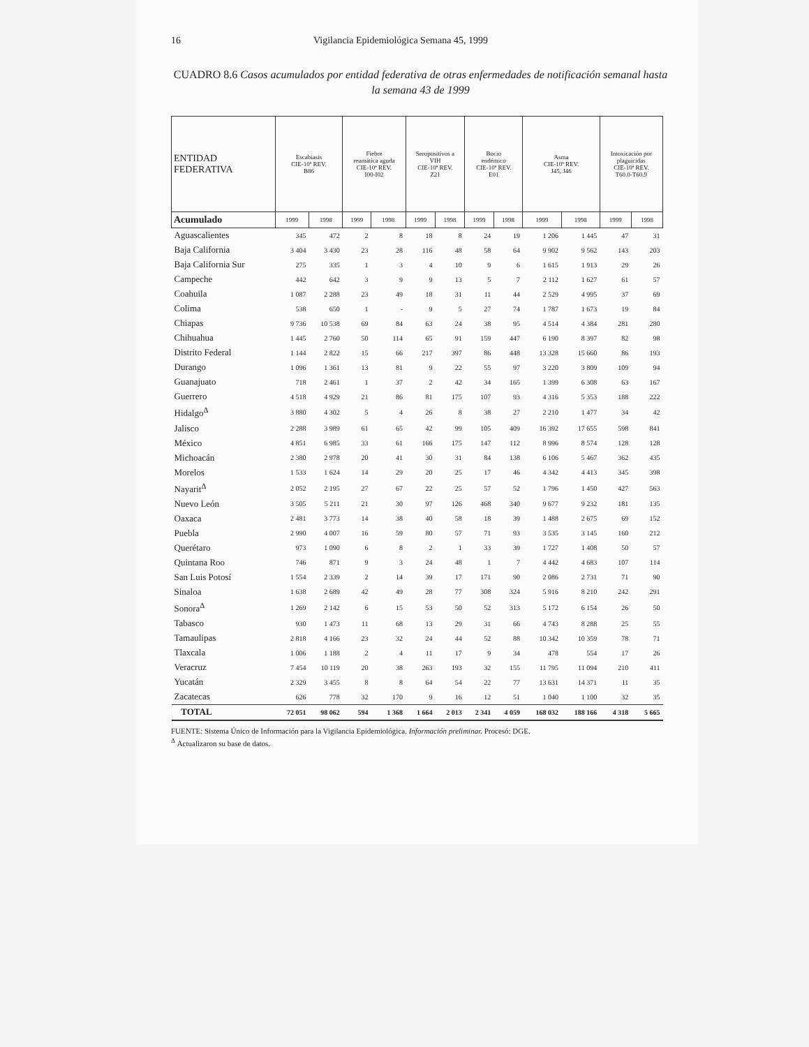16 Vigilancia Epidemiológica Semana 45, 1999
CUADRO 8.6 Casos acumulados por entidad federativa de otras enfermedades de notificación semanal hasta la semana 43 de 1999
| ENTIDAD FEDERATIVA | Escabiasis CIE-10ª REV. B86 | | Fiebre reumática aguda CIE-10ª REV. I00-I02 | | Seropositivos a VIH CIE-10ª REV. Z21 | | Bocio endémico CIE-10ª REV. E01 | | Asma CIE-10ª REV. J45, J46 | | Intoxicación por plaguicidas CIE-10ª REV. T60.0-T60.9 | |
| --- | --- | --- | --- | --- | --- | --- | --- | --- | --- | --- | --- | --- |
| Acumulado | 1999 | 1998 | 1999 | 1998 | 1999 | 1998 | 1999 | 1998 | 1999 | 1998 | 1999 | 1998 |
| Aguascalientes | 345 | 472 | 2 | 8 | 18 | 8 | 24 | 19 | 1 206 | 1 445 | 47 | 31 |
| Baja California | 3 404 | 3 430 | 23 | 28 | 116 | 48 | 58 | 64 | 9 902 | 9 562 | 143 | 203 |
| Baja California Sur | 275 | 335 | 1 | 3 | 4 | 10 | 9 | 6 | 1 615 | 1 913 | 29 | 26 |
| Campeche | 442 | 642 | 3 | 9 | 9 | 13 | 5 | 7 | 2 112 | 1 627 | 61 | 57 |
| Coahuila | 1 087 | 2 288 | 23 | 49 | 18 | 31 | 11 | 44 | 2 529 | 4 995 | 37 | 69 |
| Colima | 538 | 650 | 1 | - | 9 | 5 | 27 | 74 | 1 787 | 1 673 | 19 | 84 |
| Chiapas | 9 736 | 10 538 | 69 | 84 | 63 | 24 | 38 | 95 | 4 514 | 4 384 | 281 | 280 |
| Chihuahua | 1 445 | 2 760 | 50 | 114 | 65 | 91 | 159 | 447 | 6 190 | 8 397 | 82 | 98 |
| Distrito Federal | 1 144 | 2 822 | 15 | 66 | 217 | 397 | 86 | 448 | 13 328 | 15 660 | 86 | 193 |
| Durango | 1 096 | 1 361 | 13 | 81 | 9 | 22 | 55 | 97 | 3 220 | 3 809 | 109 | 94 |
| Guanajuato | 718 | 2 461 | 1 | 37 | 2 | 42 | 34 | 165 | 1 399 | 6 308 | 63 | 167 |
| Guerrero | 4 518 | 4 929 | 21 | 86 | 81 | 175 | 107 | 93 | 4 316 | 5 353 | 188 | 222 |
| Hidalgo<sup>Δ</sup> | 3 880 | 4 302 | 5 | 4 | 26 | 8 | 38 | 27 | 2 210 | 1 477 | 34 | 42 |
| Jalisco | 2 288 | 3 989 | 61 | 65 | 42 | 99 | 105 | 409 | 16 392 | 17 655 | 598 | 841 |
| México | 4 851 | 6 985 | 33 | 61 | 166 | 175 | 147 | 112 | 8 996 | 8 574 | 128 | 128 |
| Michoacán | 2 380 | 2 978 | 20 | 41 | 30 | 31 | 84 | 138 | 6 106 | 5 467 | 362 | 435 |
| Morelos | 1 533 | 1 624 | 14 | 29 | 20 | 25 | 17 | 46 | 4 342 | 4 413 | 345 | 398 |
| Nayarit<sup>Δ</sup> | 2 052 | 2 195 | 27 | 67 | 22 | 25 | 57 | 52 | 1 796 | 1 450 | 427 | 563 |
| Nuevo León | 3 505 | 5 211 | 21 | 30 | 97 | 126 | 468 | 340 | 9 677 | 9 232 | 181 | 135 |
| Oaxaca | 2 481 | 3 773 | 14 | 38 | 40 | 58 | 18 | 39 | 1 488 | 2 675 | 69 | 152 |
| Puebla | 2 990 | 4 007 | 16 | 59 | 80 | 57 | 71 | 93 | 3 535 | 3 145 | 160 | 212 |
| Querétaro | 973 | 1 090 | 6 | 8 | 2 | 1 | 33 | 39 | 1 727 | 1 408 | 50 | 57 |
| Quintana Roo | 746 | 871 | 9 | 3 | 24 | 48 | 1 | 7 | 4 442 | 4 683 | 107 | 114 |
| San Luis Potosí | 1 554 | 2 339 | 2 | 14 | 39 | 17 | 171 | 90 | 2 086 | 2 731 | 71 | 90 |
| Sinaloa | 1 638 | 2 689 | 42 | 49 | 28 | 77 | 308 | 324 | 5 916 | 8 210 | 242 | 291 |
| Sonora<sup>Δ</sup> | 1 269 | 2 142 | 6 | 15 | 53 | 50 | 52 | 313 | 5 172 | 6 154 | 26 | 50 |
| Tabasco | 930 | 1 473 | 11 | 68 | 13 | 29 | 31 | 66 | 4 743 | 8 288 | 25 | 55 |
| Tamaulipas | 2 818 | 4 166 | 23 | 32 | 24 | 44 | 52 | 88 | 10 342 | 10 359 | 78 | 71 |
| Tlaxcala | 1 006 | 1 188 | 2 | 4 | 11 | 17 | 9 | 34 | 478 | 554 | 17 | 26 |
| Veracruz | 7 454 | 10 119 | 20 | 38 | 263 | 193 | 32 | 155 | 11 795 | 11 094 | 210 | 411 |
| Yucatán | 2 329 | 3 455 | 8 | 8 | 64 | 54 | 22 | 77 | 13 631 | 14 371 | 11 | 35 |
| Zacatecas | 626 | 778 | 32 | 170 | 9 | 16 | 12 | 51 | 1 040 | 1 100 | 32 | 35 |
| TOTAL | 72 051 | 98 062 | 594 | 1 368 | 1 664 | 2 013 | 2 341 | 4 059 | 168 032 | 188 166 | 4 318 | 5 665 |
FUENTE: Sistema Único de Información para la Vigilancia Epidemiológica. Información preliminar. Procesó: DGE.
<sup>Δ</sup> Actualizaron su base de datos.